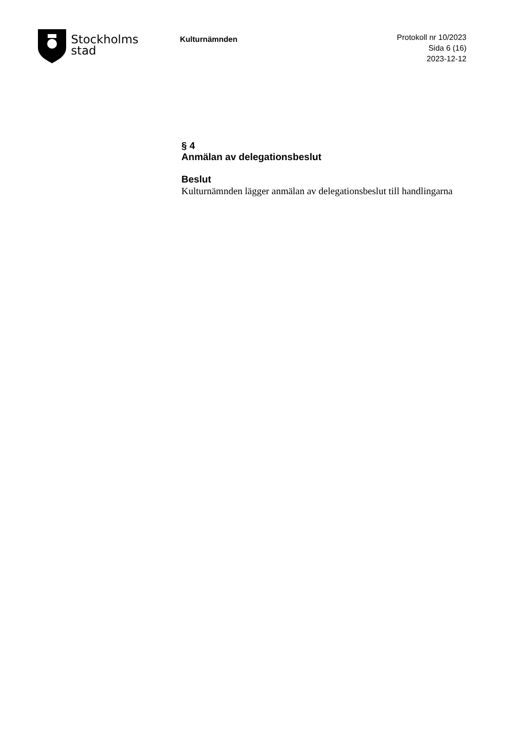Stockholms
stad
Kulturnämnden
Protokoll nr 10/2023
Sida 6 (16)
2023-12-12
§ 4
Anmälan av delegationsbeslut
Beslut
Kulturnämnden lägger anmälan av delegationsbeslut till handlingarna